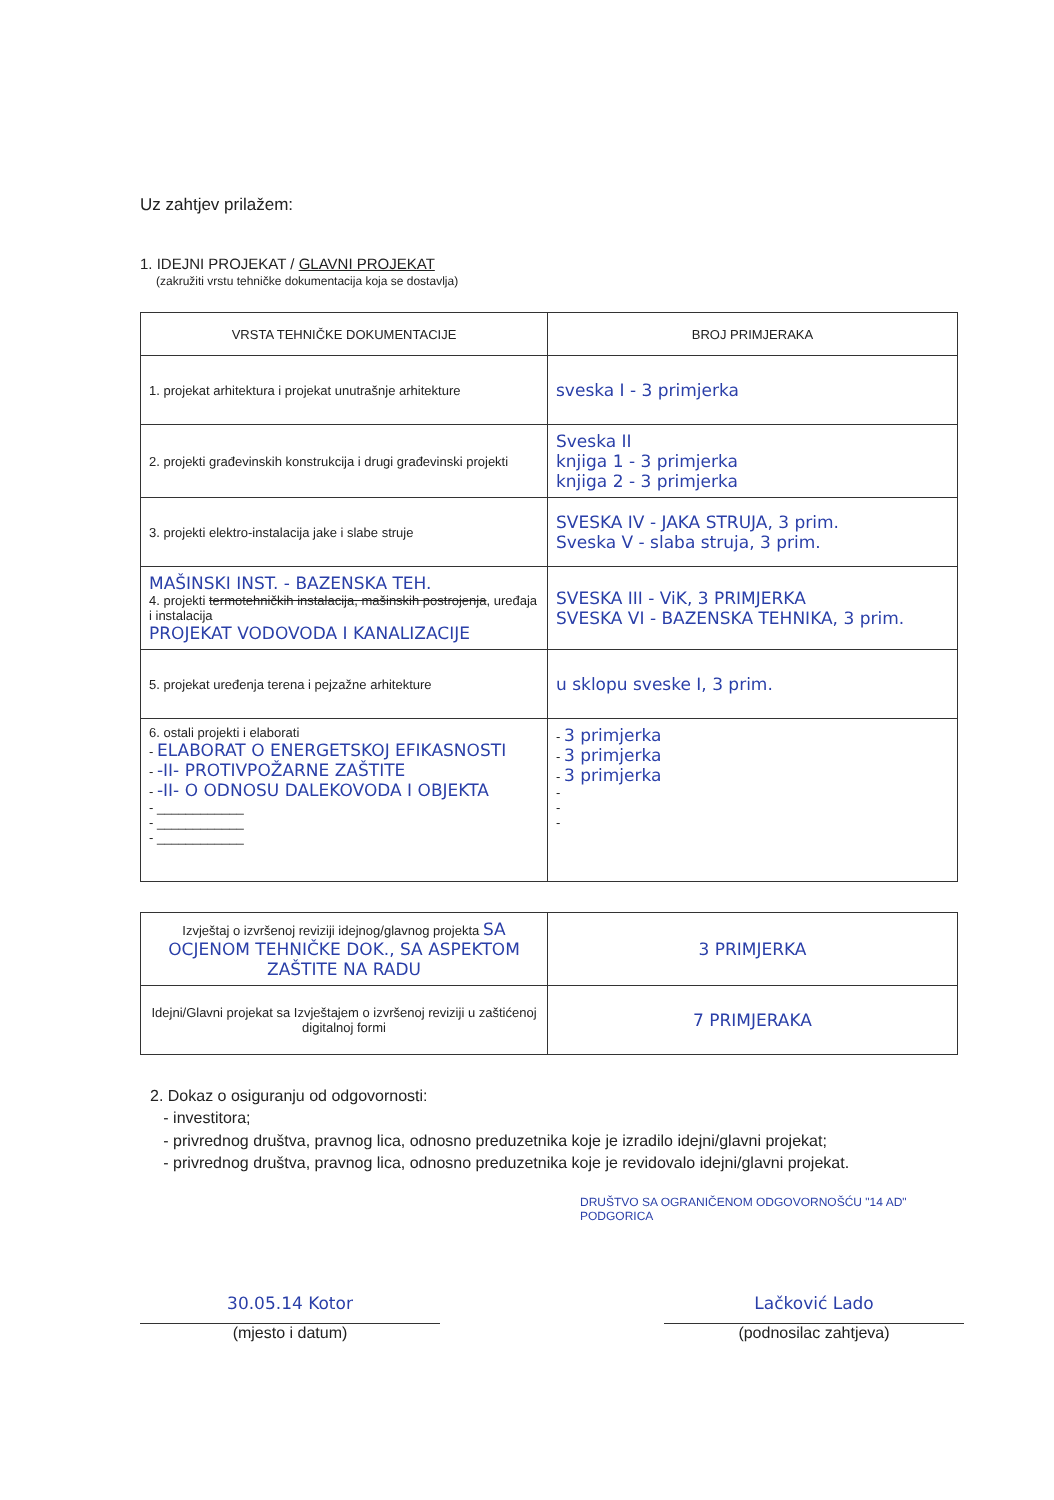Uz zahtjev prilažem:
1. IDEJNI PROJEKAT / GLAVNI PROJEKAT
(zakružiti vrstu tehničke dokumentacija koja se dostavlja)
| VRSTA TEHNIČKE DOKUMENTACIJE | BROJ PRIMJERAKA |
| --- | --- |
| 1. projekat arhitektura i projekat unutrašnje arhitekture | sveska I - 3 primjerka |
| 2. projekti građevinskih konstrukcija i drugi građevinski projekti | Sveska II knjiga 1 - 3 primjerka knjiga 2 - 3 primjerka |
| 3. projekti elektro-instalacija jake i slabe struje | SVESKA IV - JAKA STRUJA, 3 prim. Sveska V - slaba struja, 3 prim. |
| MAŠINSKI INST. - BAZENSKA TEH. 4. projekti termotehničkih instalacija, mašinskih postrojenja , uređaja i instalacija PROJEKAT VODOVODA I KANALIZACIJE | SVESKA III - ViK, 3 PRIMJERKA SVESKA VI - BAZENSKA TEHNIKA, 3 prim. |
| 5. projekat uređenja terena i pejzažne arhitekture | u sklopu sveske I, 3 prim. |
| 6. ostali projekti i elaborati - ELABORAT O ENERGETSKOJ EFIKASNOSTI - -II- PROTIVPOŽARNE ZAŠTITE - -II- O ODNOSU DALEKOVODA I OBJEKTA - ____________ - ____________ - ____________ | - 3 primjerka - 3 primjerka - 3 primjerka - - - |
| Izvještaj o izvršenoj reviziji idejnog/glavnog projekta SA OCJENOM TEHNIČKE DOK., SA ASPEKTOM ZAŠTITE NA RADU | 3 PRIMJERKA |
| Idejni/Glavni projekat sa Izvještajem o izvršenoj reviziji u zaštićenoj digitalnoj formi | 7 PRIMJERAKA |
2. Dokaz o osiguranju od odgovornosti:
- investitora;
- privrednog društva, pravnog lica, odnosno preduzetnika koje je izradilo idejni/glavni projekat;
- privrednog društva, pravnog lica, odnosno preduzetnika koje je revidovalo idejni/glavni projekat.
DRUŠTVO SA OGRANIČENOM ODGOVORNOŠĆU "14 AD" PODGORICA
30.05.14 Kotor
(mjesto i datum)
Lačković Lado
(podnosilac zahtjeva)